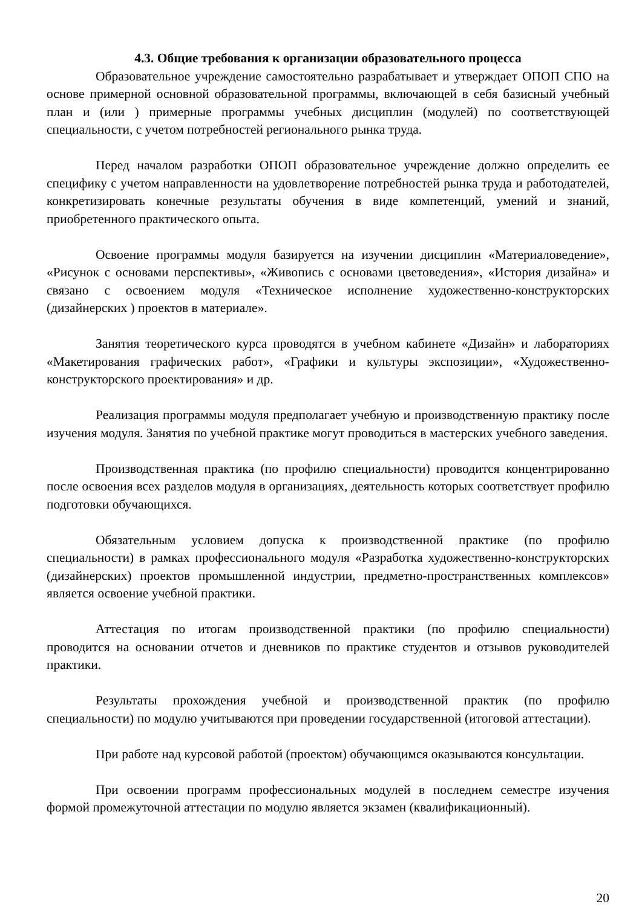4.3. Общие требования к организации образовательного процесса
Образовательное учреждение самостоятельно разрабатывает и утверждает ОПОП СПО на основе примерной основной образовательной программы, включающей в себя базисный учебный план и (или ) примерные программы учебных дисциплин (модулей) по соответствующей специальности, с учетом потребностей регионального рынка труда.
Перед началом разработки ОПОП образовательное учреждение должно определить ее специфику с учетом направленности на удовлетворение потребностей рынка труда и работодателей, конкретизировать конечные результаты обучения в виде компетенций, умений и знаний, приобретенного практического опыта.
Освоение программы модуля базируется на изучении дисциплин «Материаловедение», «Рисунок с основами перспективы», «Живопись с основами цветоведения», «История дизайна» и связано с освоением модуля «Техническое исполнение художественно-конструкторских (дизайнерских ) проектов в материале».
Занятия теоретического курса проводятся в учебном кабинете «Дизайн» и лабораториях «Макетирования графических работ», «Графики и культуры экспозиции», «Художественно-конструкторского проектирования» и др.
Реализация программы модуля предполагает учебную и производственную практику после изучения модуля. Занятия по учебной практике могут проводиться в мастерских учебного заведения.
Производственная практика (по профилю специальности) проводится концентрированно после освоения всех разделов модуля в организациях, деятельность которых соответствует профилю подготовки обучающихся.
Обязательным условием допуска к производственной практике (по профилю специальности) в рамках профессионального модуля «Разработка художественно-конструкторских (дизайнерских) проектов промышленной индустрии, предметно-пространственных комплексов» является освоение учебной практики.
Аттестация по итогам производственной практики (по профилю специальности) проводится на основании отчетов и дневников по практике студентов и отзывов руководителей практики.
Результаты прохождения учебной и производственной практик (по профилю специальности) по модулю учитываются при проведении государственной (итоговой аттестации).
При работе над курсовой работой (проектом) обучающимся оказываются консультации.
При освоении программ профессиональных модулей в последнем семестре изучения формой промежуточной аттестации по модулю является экзамен (квалификационный).
20